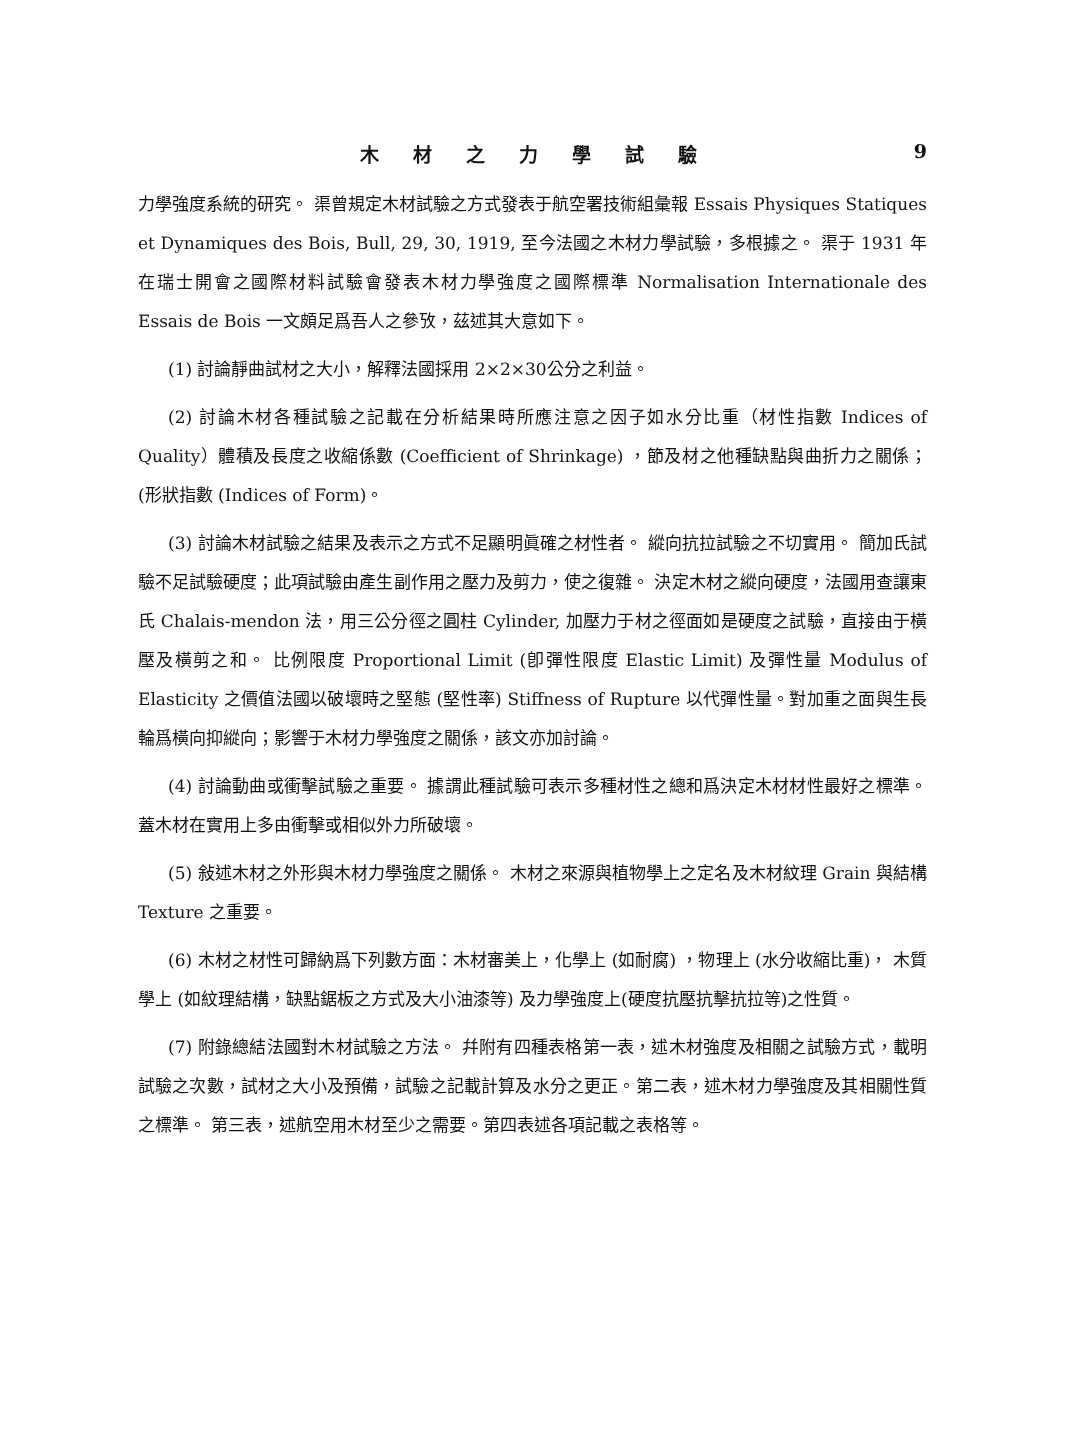木材之力學試驗 9
力學強度系統的研究。 渠曾規定木材試驗之方式發表于航空署技術組彙報 Essais Physiques Statiques et Dynamiques des Bois, Bull, 29, 30, 1919, 至今法國之木材力學試驗，多根據之。 渠于 1931 年在瑞士開會之國際材料試驗會發表木材力學強度之國際標準 Normalisation Internationale des Essais de Bois 一文頗足爲吾人之參攷，茲述其大意如下。
(1) 討論靜曲試材之大小，解釋法國採用 2×2×30公分之利益。
(2) 討論木材各種試驗之記載在分析結果時所應注意之因子如水分比重（材性指數 Indices of Quality）體積及長度之收縮係數 (Coefficient of Shrinkage) ，節及材之他種缺點與曲折力之關係；(形狀指數 (Indices of Form)。
(3) 討論木材試驗之結果及表示之方式不足顯明眞確之材性者。 縱向抗拉試驗之不切實用。 簡加氏試驗不足試驗硬度；此項試驗由產生副作用之壓力及剪力，使之復雜。 決定木材之縱向硬度，法國用查讓東氏 Chalais-mendon 法，用三公分徑之圓柱 Cylinder, 加壓力于材之徑面如是硬度之試驗，直接由于橫壓及橫剪之和。 比例限度 Proportional Limit (卽彈性限度 Elastic Limit) 及彈性量 Modulus of Elasticity 之價值法國以破壞時之堅態 (堅性率) Stiffness of Rupture 以代彈性量。對加重之面與生長輪爲橫向抑縱向；影響于木材力學強度之關係，該文亦加討論。
(4) 討論動曲或衝擊試驗之重要。 據謂此種試驗可表示多種材性之總和爲決定木材材性最好之標準。 蓋木材在實用上多由衝擊或相似外力所破壞。
(5) 敍述木材之外形與木材力學強度之關係。 木材之來源與植物學上之定名及木材紋理 Grain 與結構 Texture 之重要。
(6) 木材之材性可歸納爲下列數方面：木材審美上，化學上 (如耐腐) ，物理上 (水分收縮比重)， 木質學上 (如紋理結構，缺點鋸板之方式及大小油漆等) 及力學強度上(硬度抗壓抗擊抗拉等)之性質。
(7) 附錄總結法國對木材試驗之方法。 幷附有四種表格第一表，述木材強度及相關之試驗方式，載明試驗之次數，試材之大小及預備，試驗之記載計算及水分之更正。第二表，述木材力學強度及其相關性質之標準。 第三表，述航空用木材至少之需要。第四表述各項記載之表格等。